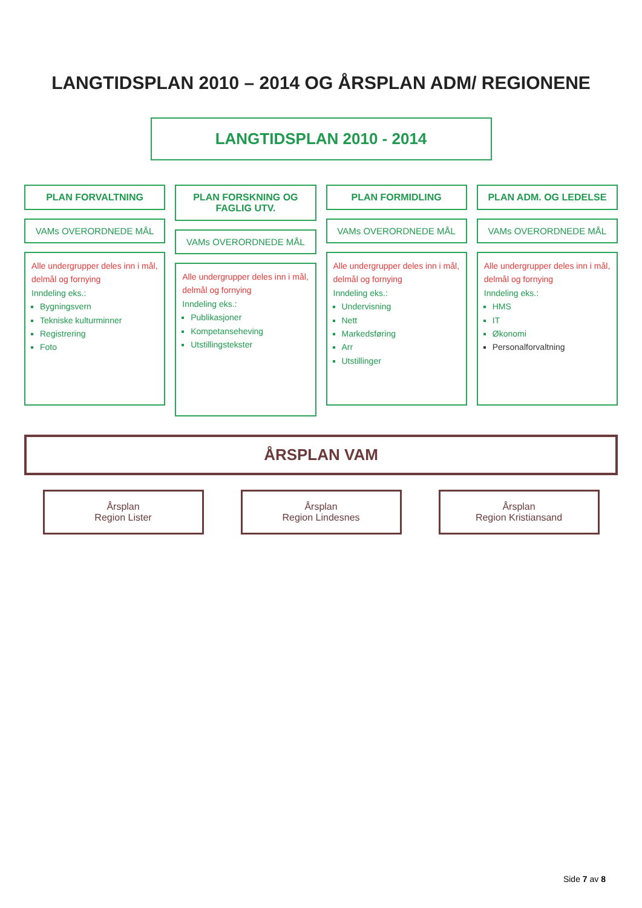LANGTIDSPLAN 2010 – 2014 OG ÅRSPLAN ADM/ REGIONENE
LANGTIDSPLAN 2010 - 2014
PLAN FORVALTNING
VAMs OVERORDNEDE MÅL
Alle undergrupper deles inn i mål, delmål og fornying
Inndeling eks.:
Bygningsvern
Tekniske kulturminner
Registrering
Foto
PLAN FORSKNING OG FAGLIG UTV.
VAMs OVERORDNEDE MÅL
Alle undergrupper deles inn i mål, delmål og fornying
Inndeling eks.:
Publikasjoner
Kompetanseheving
Utstillingstekster
PLAN FORMIDLING
VAMs OVERORDNEDE MÅL
Alle undergrupper deles inn i mål, delmål og fornying
Inndeling eks.:
Undervisning
Nett
Markedsføring
Arr
Utstillinger
PLAN ADM. OG LEDELSE
VAMs OVERORDNEDE MÅL
Alle undergrupper deles inn i mål, delmål og fornying
Inndeling eks.:
HMS
IT
Økonomi
Personalforvaltning
ÅRSPLAN VAM
Årsplan
Region Lister
Årsplan
Region Lindesnes
Årsplan
Region Kristiansand
Side 7 av 8